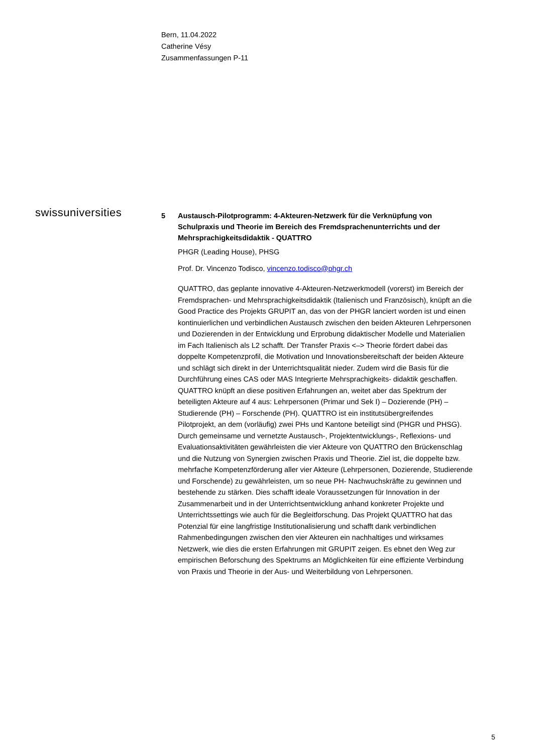Bern, 11.04.2022
Catherine Vésy
Zusammenfassungen P-11
swissuniversities
5 Austausch-Pilotprogramm: 4-Akteuren-Netzwerk für die Verknüpfung von Schulpraxis und Theorie im Bereich des Fremdsprachenunterrichts und der Mehrsprachigkeitsdidaktik - QUATTRO
PHGR (Leading House), PHSG
Prof. Dr. Vincenzo Todisco, vincenzo.todisco@phgr.ch
QUATTRO, das geplante innovative 4-Akteuren-Netzwerkmodell (vorerst) im Bereich der Fremdsprachen- und Mehrsprachigkeitsdidaktik (Italienisch und Französisch), knüpft an die Good Practice des Projekts GRUPIT an, das von der PHGR lanciert worden ist und einen kontinuierlichen und verbindlichen Austausch zwischen den beiden Akteuren Lehrpersonen und Dozierenden in der Entwicklung und Erprobung didaktischer Modelle und Materialien im Fach Italienisch als L2 schafft. Der Transfer Praxis <–> Theorie fördert dabei das doppelte Kompetenzprofil, die Motivation und Innovationsbereitschaft der beiden Akteure und schlägt sich direkt in der Unterrichtsqualität nieder. Zudem wird die Basis für die Durchführung eines CAS oder MAS Integrierte Mehrsprachigkeits- didaktik geschaffen. QUATTRO knüpft an diese positiven Erfahrungen an, weitet aber das Spektrum der beteiligten Akteure auf 4 aus: Lehrpersonen (Primar und Sek I) – Dozierende (PH) – Studierende (PH) – Forschende (PH). QUATTRO ist ein institutsübergreifendes Pilotprojekt, an dem (vorläufig) zwei PHs und Kantone beteiligt sind (PHGR und PHSG). Durch gemeinsame und vernetzte Austausch-, Projektentwicklungs-, Reflexions- und Evaluationsaktivitäten gewährleisten die vier Akteure von QUATTRO den Brückenschlag und die Nutzung von Synergien zwischen Praxis und Theorie. Ziel ist, die doppelte bzw. mehrfache Kompetenzförderung aller vier Akteure (Lehrpersonen, Dozierende, Studierende und Forschende) zu gewährleisten, um so neue PH- Nachwuchskräfte zu gewinnen und bestehende zu stärken. Dies schafft ideale Voraussetzungen für Innovation in der Zusammenarbeit und in der Unterrichtsentwicklung anhand konkreter Projekte und Unterrichtssettings wie auch für die Begleitforschung. Das Projekt QUATTRO hat das Potenzial für eine langfristige Institutionalisierung und schafft dank verbindlichen Rahmenbedingungen zwischen den vier Akteuren ein nachhaltiges und wirksames Netzwerk, wie dies die ersten Erfahrungen mit GRUPIT zeigen. Es ebnet den Weg zur empirischen Beforschung des Spektrums an Möglichkeiten für eine effiziente Verbindung von Praxis und Theorie in der Aus- und Weiterbildung von Lehrpersonen.
5